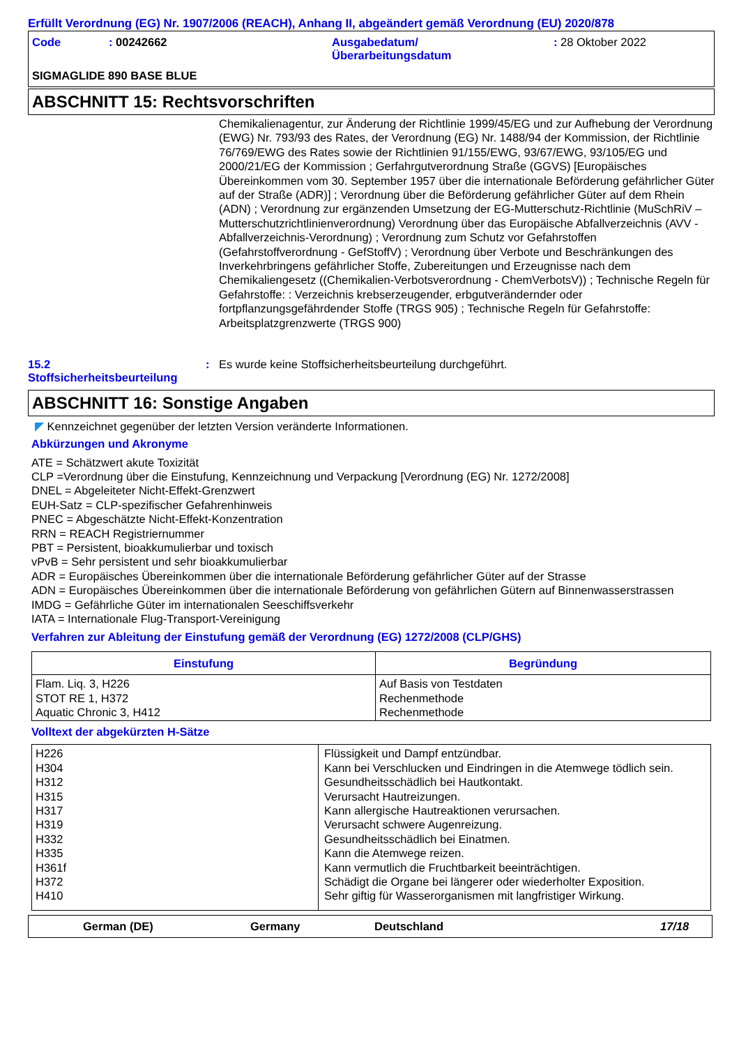Erfüllt Verordnung (EG) Nr. 1907/2006 (REACH), Anhang II, abgeändert gemäß Verordnung (EU) 2020/878
Code : 00242662 Ausgabedatum/
Überarbeitungsdatum
: 28 Oktober 2022
SIGMAGLIDE 890 BASE BLUE
ABSCHNITT 15: Rechtsvorschriften
Chemikalienagentur, zur Änderung der Richtlinie 1999/45/EG und zur Aufhebung der Verordnung (EWG) Nr. 793/93 des Rates, der Verordnung (EG) Nr. 1488/94 der Kommission, der Richtlinie 76/769/EWG des Rates sowie der Richtlinien 91/155/EWG, 93/67/EWG, 93/105/EG und 2000/21/EG der Kommission ; Gerfahrgutverordnung Straße (GGVS) [Europäisches Übereinkommen vom 30. September 1957 über die internationale Beförderung gefährlicher Güter auf der Straße (ADR)] ; Verordnung über die Beförderung gefährlicher Güter auf dem Rhein (ADN) ; Verordnung zur ergänzenden Umsetzung der EG-Mutterschutz-Richtlinie (MuSchRiV – Mutterschutzrichtlinienverordnung) Verordnung über das Europäische Abfallverzeichnis (AVV - Abfallverzeichnis-Verordnung) ; Verordnung zum Schutz vor Gefahrstoffen (Gefahrstoffverordnung - GefStoffV) ; Verordnung über Verbote und Beschränkungen des Inverkehrbringens gefährlicher Stoffe, Zubereitungen und Erzeugnisse nach dem Chemikaliengesetz ((Chemikalien-Verbotsverordnung - ChemVerbotsV)) ; Technische Regeln für Gefahrstoffe: : Verzeichnis krebserzeugender, erbgutverändernder oder fortpflanzungsgefährdender Stoffe (TRGS 905) ; Technische Regeln für Gefahrstoffe: Arbeitsplatzgrenzwerte (TRGS 900)
15.2
Stoffsicherheitsbeurteilung
: Es wurde keine Stoffsicherheitsbeurteilung durchgeführt.
ABSCHNITT 16: Sonstige Angaben
◤ Kennzeichnet gegenüber der letzten Version veränderte Informationen.
Abkürzungen und Akronyme
ATE = Schätzwert akute Toxizität
CLP =Verordnung über die Einstufung, Kennzeichnung und Verpackung [Verordnung (EG) Nr. 1272/2008]
DNEL = Abgeleiteter Nicht-Effekt-Grenzwert
EUH-Satz = CLP-spezifischer Gefahrenhinweis
PNEC = Abgeschätzte Nicht-Effekt-Konzentration
RRN = REACH Registriernummer
PBT = Persistent, bioakkumulierbar und toxisch
vPvB = Sehr persistent und sehr bioakkumulierbar
ADR = Europäisches Übereinkommen über die internationale Beförderung gefährlicher Güter auf der Strasse
ADN = Europäisches Übereinkommen über die internationale Beförderung von gefährlichen Gütern auf Binnenwasserstrassen
IMDG = Gefährliche Güter im internationalen Seeschiffsverkehr
IATA = Internationale Flug-Transport-Vereinigung
Verfahren zur Ableitung der Einstufung gemäß der Verordnung (EG) 1272/2008 (CLP/GHS)
| Einstufung | Begründung |
| --- | --- |
| Flam. Liq. 3, H226 STOT RE 1, H372 Aquatic Chronic 3, H412 | Auf Basis von Testdaten Rechenmethode Rechenmethode |
Volltext der abgekürzten H-Sätze
| H226 H304 H312 H315 H317 H319 H332 H335 H361f H372 H410 | Flüssigkeit und Dampf entzündbar. Kann bei Verschlucken und Eindringen in die Atemwege tödlich sein. Gesundheitsschädlich bei Hautkontakt. Verursacht Hautreizungen. Kann allergische Hautreaktionen verursachen. Verursacht schwere Augenreizung. Gesundheitsschädlich bei Einatmen. Kann die Atemwege reizen. Kann vermutlich die Fruchtbarkeit beeinträchtigen. Schädigt die Organe bei längerer oder wiederholter Exposition. Sehr giftig für Wasserorganismen mit langfristiger Wirkung. |
German (DE) Germany Deutschland 17/18